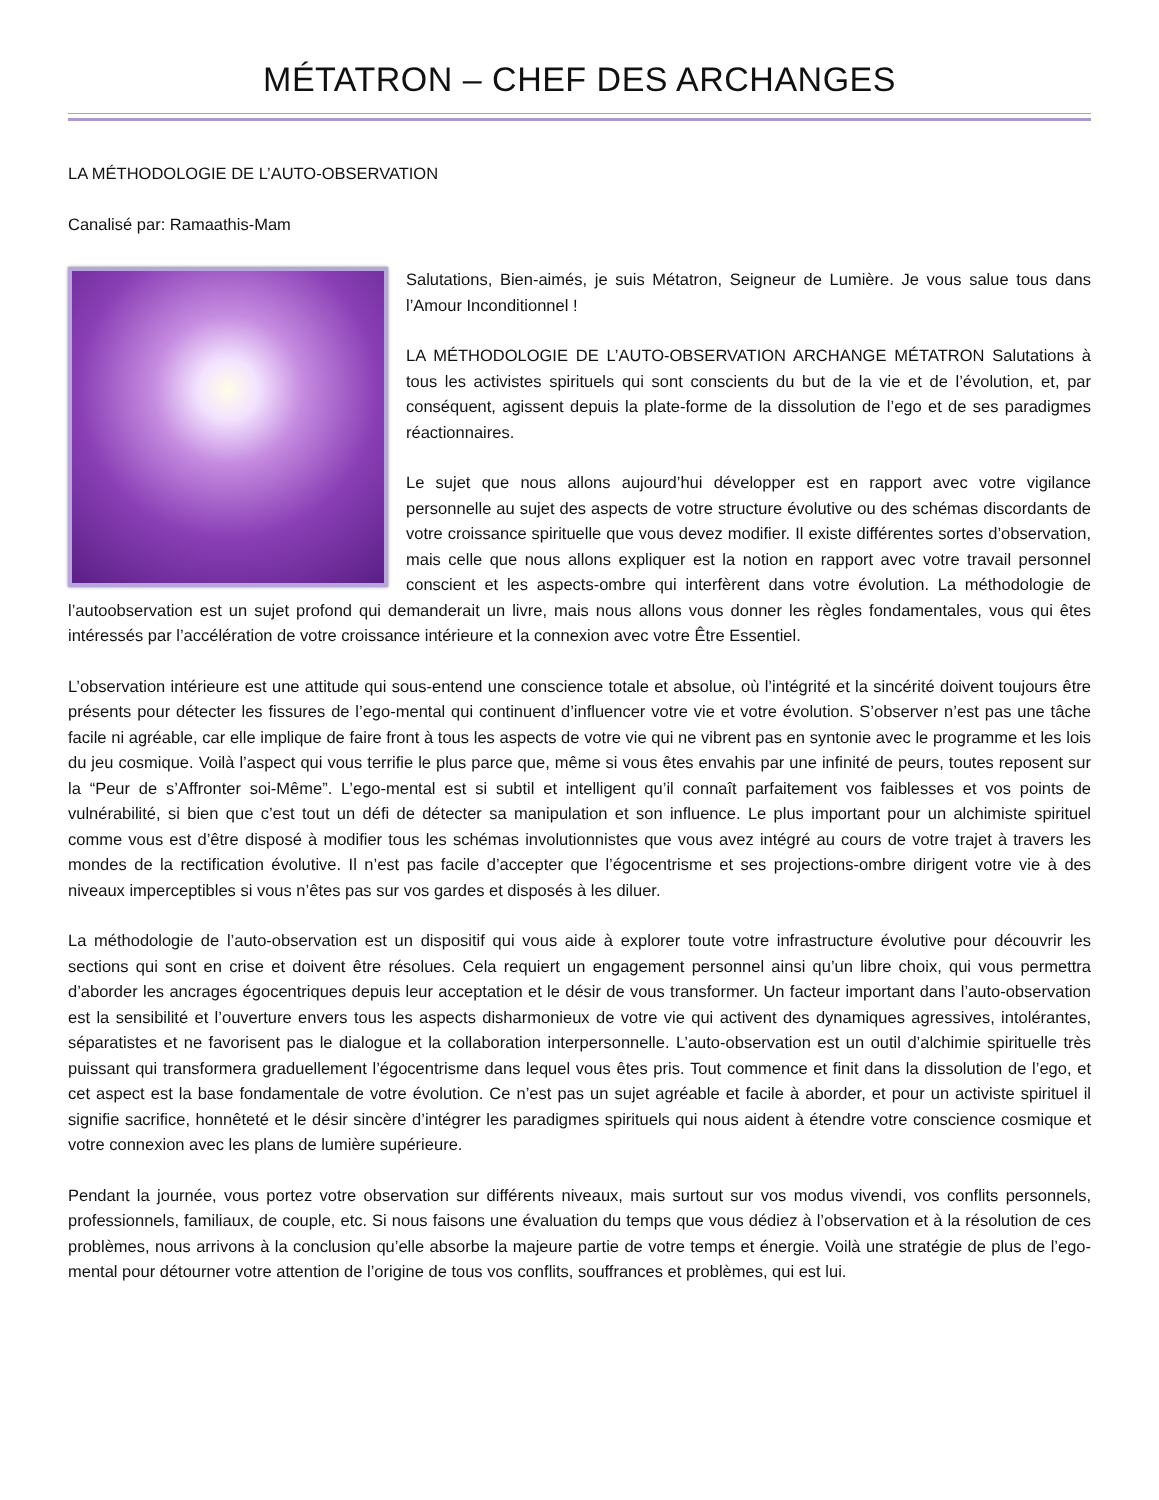MÉTATRON – CHEF DES ARCHANGES
LA MÉTHODOLOGIE DE L’AUTO-OBSERVATION
Canalisé par: Ramaathis-Mam
Salutations, Bien-aimés, je suis Métatron, Seigneur de Lumière. Je vous salue tous dans l’Amour Inconditionnel !
LA MÉTHODOLOGIE DE L’AUTO-OBSERVATION ARCHANGE MÉTATRON Salutations à tous les activistes spirituels qui sont conscients du but de la vie et de l’évolution, et, par conséquent, agissent depuis la plate-forme de la dissolution de l’ego et de ses paradigmes réactionnaires.
Le sujet que nous allons aujourd’hui développer est en rapport avec votre vigilance personnelle au sujet des aspects de votre structure évolutive ou des schémas discordants de votre croissance spirituelle que vous devez modifier. Il existe différentes sortes d’observation, mais celle que nous allons expliquer est la notion en rapport avec votre travail personnel conscient et les aspects-ombre qui interfèrent dans votre évolution. La méthodologie de l’autoobservation est un sujet profond qui demanderait un livre, mais nous allons vous donner les règles fondamentales, vous qui êtes intéressés par l’accélération de votre croissance intérieure et la connexion avec votre Être Essentiel.
L’observation intérieure est une attitude qui sous-entend une conscience totale et absolue, où l’intégrité et la sincérité doivent toujours être présents pour détecter les fissures de l’ego-mental qui continuent d’influencer votre vie et votre évolution. S’observer n’est pas une tâche facile ni agréable, car elle implique de faire front à tous les aspects de votre vie qui ne vibrent pas en syntonie avec le programme et les lois du jeu cosmique. Voilà l’aspect qui vous terrifie le plus parce que, même si vous êtes envahis par une infinité de peurs, toutes reposent sur la “Peur de s’Affronter soi-Même”. L’ego-mental est si subtil et intelligent qu’il connaît parfaitement vos faiblesses et vos points de vulnérabilité, si bien que c’est tout un défi de détecter sa manipulation et son influence. Le plus important pour un alchimiste spirituel comme vous est d’être disposé à modifier tous les schémas involutionnistes que vous avez intégré au cours de votre trajet à travers les mondes de la rectification évolutive. Il n’est pas facile d’accepter que l’égocentrisme et ses projections-ombre dirigent votre vie à des niveaux imperceptibles si vous n’êtes pas sur vos gardes et disposés à les diluer.
La méthodologie de l’auto-observation est un dispositif qui vous aide à explorer toute votre infrastructure évolutive pour découvrir les sections qui sont en crise et doivent être résolues. Cela requiert un engagement personnel ainsi qu’un libre choix, qui vous permettra d’aborder les ancrages égocentriques depuis leur acceptation et le désir de vous transformer. Un facteur important dans l’auto-observation est la sensibilité et l’ouverture envers tous les aspects disharmonieux de votre vie qui activent des dynamiques agressives, intolérantes, séparatistes et ne favorisent pas le dialogue et la collaboration interpersonnelle. L’auto-observation est un outil d’alchimie spirituelle très puissant qui transformera graduellement l’égocentrisme dans lequel vous êtes pris. Tout commence et finit dans la dissolution de l’ego, et cet aspect est la base fondamentale de votre évolution. Ce n’est pas un sujet agréable et facile à aborder, et pour un activiste spirituel il signifie sacrifice, honnêteté et le désir sincère d’intégrer les paradigmes spirituels qui nous aident à étendre votre conscience cosmique et votre connexion avec les plans de lumière supérieure.
Pendant la journée, vous portez votre observation sur différents niveaux, mais surtout sur vos modus vivendi, vos conflits personnels, professionnels, familiaux, de couple, etc. Si nous faisons une évaluation du temps que vous dédiez à l’observation et à la résolution de ces problèmes, nous arrivons à la conclusion qu’elle absorbe la majeure partie de votre temps et énergie. Voilà une stratégie de plus de l’ego-mental pour détourner votre attention de l’origine de tous vos conflits, souffrances et problèmes, qui est lui.